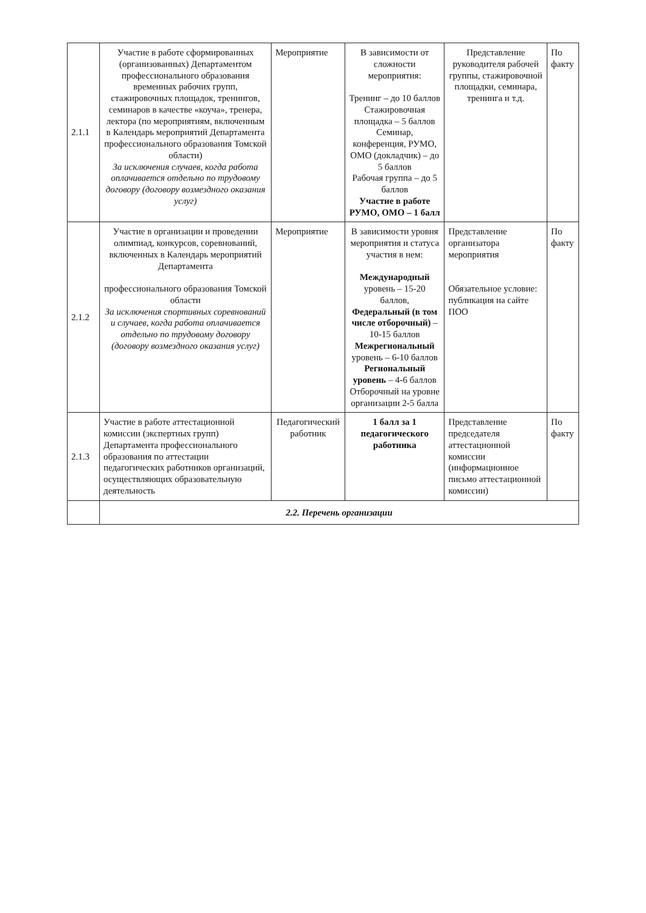| 2.1.1 | Участие в работе сформированных (организованных) Департаментом профессионального образования временных рабочих групп, стажировочных площадок, тренингов, семинаров в качестве «коуча», тренера, лектора (по мероприятиям, включенным в Календарь мероприятий Департамента профессионального образования Томской области) За исключения случаев, когда работа оплачивается отдельно по трудовому договору (договору возмездного оказания услуг) | Мероприятие | В зависимости от сложности мероприятия: Тренинг – до 10 баллов Стажировочная площадка – 5 баллов Семинар, конференция, РУМО, ОМО (докладчик) – до 5 баллов Рабочая группа – до 5 баллов Участие в работе РУМО, ОМО – 1 балл | Представление руководителя рабочей группы, стажировочной площадки, семинара, тренинга и т.д. | По факту |
| 2.1.2 | Участие в организации и проведении олимпиад, конкурсов, соревнований, включенных в Календарь мероприятий Департамента профессионального образования Томской области За исключения спортивных соревнований и случаев, когда работа оплачивается отдельно по трудовому договору (договору возмездного оказания услуг) | Мероприятие | В зависимости уровня мероприятия и статуса участия в нем: Международный уровень – 15-20 баллов, Федеральный (в том числе отборочный) – 10-15 баллов Межрегиональный уровень – 6-10 баллов Региональный уровень – 4-6 баллов Отборочный на уровне организации 2-5 балла | Представление организатора мероприятия Обязательное условие: публикация на сайте ПОО | По факту |
| 2.1.3 | Участие в работе аттестационной комиссии (экспертных групп) Департамента профессионального образования по аттестации педагогических работников организаций, осуществляющих образовательную деятельность | Педагогический работник | 1 балл за 1 педагогического работника | Представление председателя аттестационной комиссии (информационное письмо аттестационной комиссии) | По факту |
| | 2.2. Перечень организации | | | | |